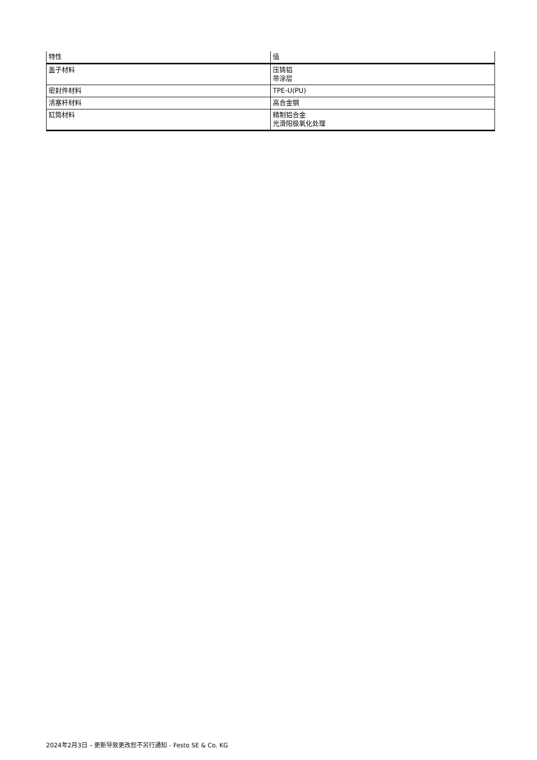| 特性 | 值 |
| --- | --- |
| 盖子材料 | 压铸铝 带涂层 |
| 密封件材料 | TPE-U(PU) |
| 活塞杆材料 | 高合金钢 |
| 缸筒材料 | 精制铝合金 光滑阳极氧化处理 |
2024年2月3日 – 更新导致更改恕不另行通知 - Festo SE & Co. KG